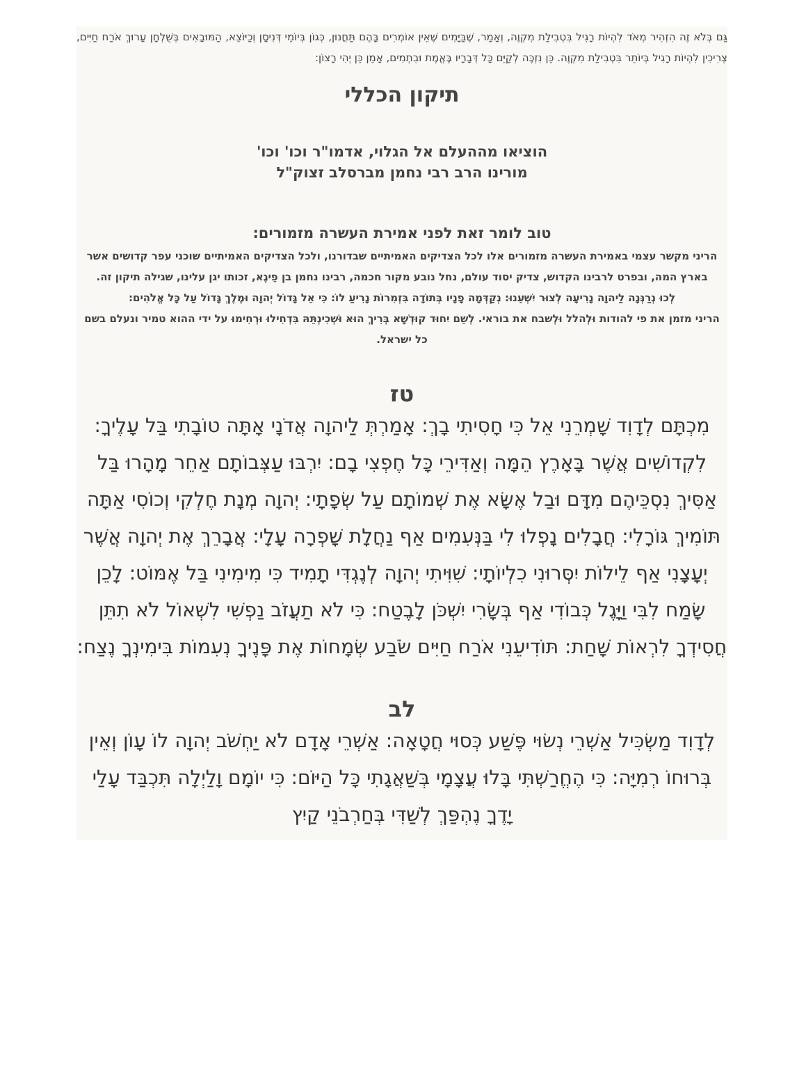גַּם בְּלֹא זֶה הִזְהִיר מְאֹד לִהְיוֹת רָגִיל בִּטְבִילַת מִקְוֶה, וְאָמַר, שֶׁבַּיָּמִים שֶׁאֵין אוֹמְרִים בָּהֶם תַּחֲנוּן, כְּגוֹן בְּיוֹמֵי דְּנִיסָן וְכַיּוֹצֵא, הַמּוּבָאִים בְּשֻׁלְחָן עָרוּךְ אֹרַח חַיִּים, צְרִיכִין לִהְיוֹת רָגִיל בְּיוֹתֵר בִּטְבִילַת מִקְוֶה. כֵּן נִזְכֶּה לְקַיֵּם כָּל דְּבָרָיו בֶּאֱמֶת וּבִתְמִים, אָמֵן כֵּן יְהִי רָצוֹן:
תיקון הכללי
הוציאו מההעלם אל הגלוי, אדמו"ר וכו' וכו'
מורינו הרב רבי נחמן מברסלב זצוק"ל
טוב לומר זאת לפני אמירת העשרה מזמורים:
הריני מקשר עצמי באמירת העשרה מזמורים אלו לכל הצדיקים האמיתיים שבדורנו, ולכל הצדיקים האמיתיים שוכני עפר קדושים אשר בארץ המה, ובפרט לרבינו הקדוש, צדיק יסוד עולם, נחל נובע מקור חכמה, רבינו נחמן בן פֵיגֶא, זכותו יגן עלינו, שגילה תיקון זה.
לְכוּ נְרַנְּנָה לַיהוָה נָרִיעָה לְצוּר יִשְׁעֵנוּ: נְקַדְּמָה פָנָיו בְּתוֹדָה בִּזְמִרוֹת נָרִיעַ לוֹ: כִּי אֵל גָּדוֹל יְהוָה וּמֶלֶךְ גָּדוֹל עַל כָּל אֱלֹהִים:
הריני מזמן את פי להודות וּלְהלל וּלְשבח את בוראי. לְשֵׁם יִחוּד קוּדְשָׁא בְּרִיךְ הוּא וּשְׁכִינְתֵּהּ בִּדְחִילוּ וּרְחִימוּ על ידי ההוא טמיר ונעלם בשם כל ישראל.
טז
מִכְתָּם לְדָוִד שָׁמְרֵנִי אֵל כִּי חָסִיתִי בָךְ: אָמַרְתְּ לַיהוָה אֲדֹנָי אָתָּה טוֹבָתִי בַּל עָלֶיךָ: לִקְדוֹשִׁים אֲשֶׁר בָּאָרֶץ הֵמָּה וְאַדִּירֵי כָּל חֶפְצִי בָם: יִרְבּוּ עַצְּבוֹתָם אַחֵר מָהָרוּ בַּל אַסִּיךְ נִסְכֵּיהֶם מִדָּם וּבַל אֶשָּׂא אֶת שְׁמוֹתָם עַל שְׂפָתָי: יְהוָה מְנָת חֶלְקִי וְכוֹסִי אַתָּה תּוֹמִיךְ גּוֹרָלִי: חֲבָלִים נָפְלוּ לִי בַּנְּעִמִים אַף נַחֲלָת שָׁפְרָה עָלָי: אֲבָרֵךְ אֶת יְהוָה אֲשֶׁר יְעָצָנִי אַף לֵילוֹת יִסְּרוּנִי כִלְיוֹתָי: שִׁוִּיתִי יְהוָה לְנֶגְדִּי תָמִיד כִּי מִימִינִי בַּל אֶמּוֹט: לָכֵן שָׂמַח לִבִּי וַיָּגֶל כְּבוֹדִי אַף בְּשָׂרִי יִשְׁכֹּן לָבֶטַח: כִּי לֹא תַעֲזֹב נַפְשִׁי לִשְׁאוֹל לֹא תִתֵּן חֲסִידְךָ לִרְאוֹת שָׁחַת: תּוֹדִיעֵנִי אֹרַח חַיִּים שֹׂבַע שְׂמָחוֹת אֶת פָּנֶיךָ נְעִמוֹת בִּימִינְךָ נֶצַח:
לב
לְדָוִד מַשְׂכִּיל אַשְׁרֵי נְשׂוּי פֶּשַׁע כְּסוּי חֲטָאָה: אַשְׁרֵי אָדָם לֹא יַחְשֹׁב יְהוָה לוֹ עָוֹן וְאֵין בְּרוּחוֹ רְמִיָּה: כִּי הֶחֱרַשְׁתִּי בָּלוּ עֲצָמָי בְּשַׁאֲגָתִי כָּל הַיּוֹם: כִּי יוֹמָם וָלַיְלָה תִּכְבַּד עָלַי יָדֶךָ נֶהְפַּךְ לְשַׁדִּי בְּחַרְבֹנֵי קַיִץ